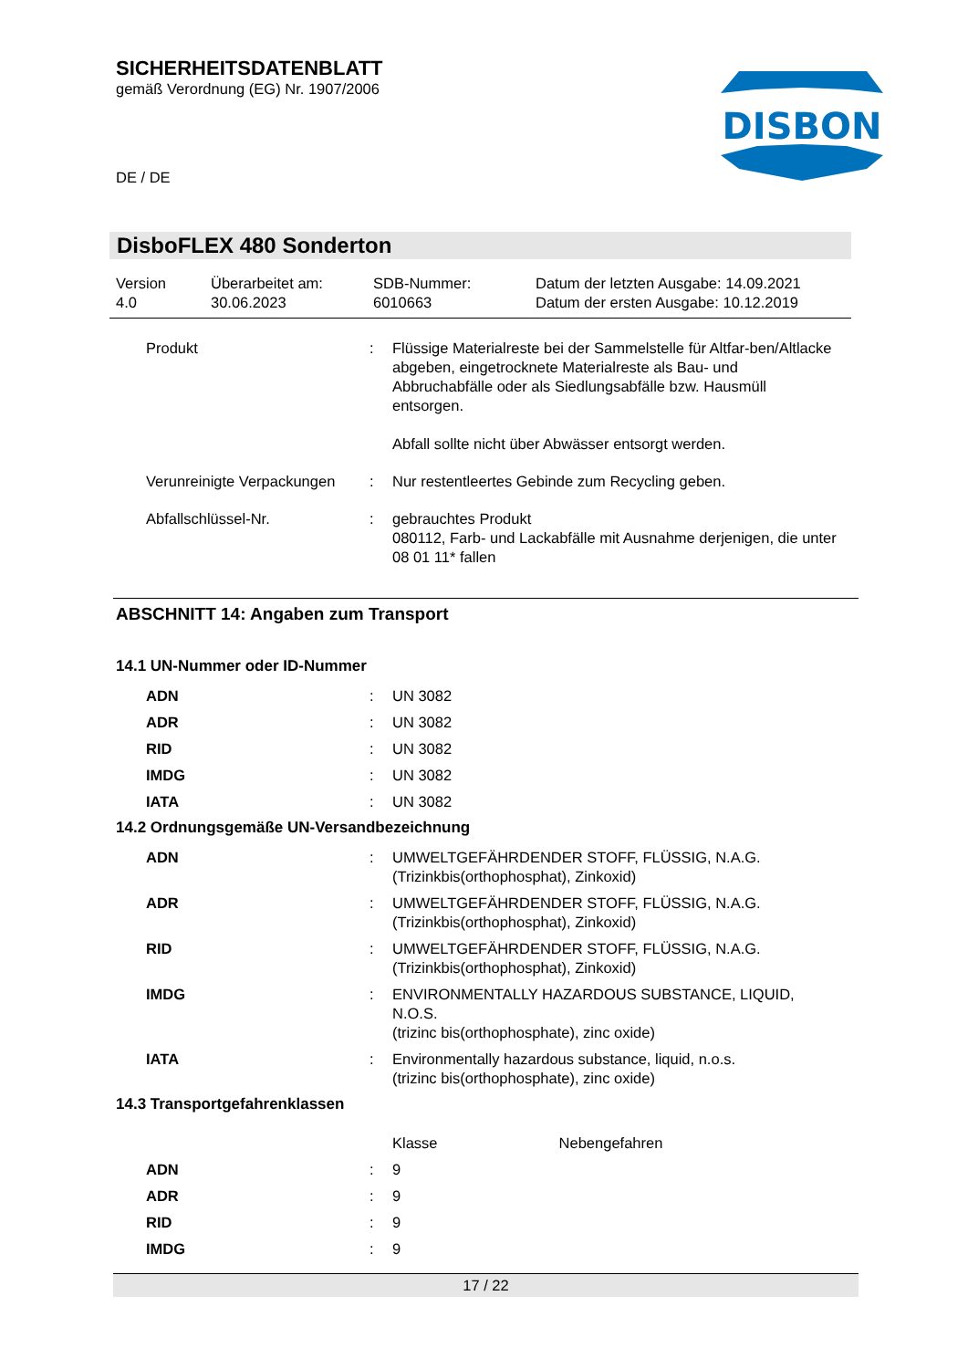SICHERHEITSDATENBLATT
gemäß Verordnung (EG) Nr. 1907/2006
DE / DE
DISBON
DisboFLEX 480 Sonderton
Version
4.0
Überarbeitet am:
30.06.2023
SDB-Nummer:
6010663
Datum der letzten Ausgabe: 14.09.2021
Datum der ersten Ausgabe: 10.12.2019
| Produkt | : | Flüssige Materialreste bei der Sammelstelle für Altfar-ben/Altlacke abgeben, eingetrocknete Materialreste als Bau- und Abbruchabfälle oder als Siedlungsabfälle bzw. Hausmüll entsorgen. Abfall sollte nicht über Abwässer entsorgt werden. |
| Verunreinigte Verpackungen | : | Nur restentleertes Gebinde zum Recycling geben. |
| Abfallschlüssel-Nr. | : | gebrauchtes Produkt 080112, Farb- und Lackabfälle mit Ausnahme derjenigen, die unter 08 01 11* fallen |
ABSCHNITT 14: Angaben zum Transport
14.1 UN-Nummer oder ID-Nummer
| ADN | : | UN 3082 |
| ADR | : | UN 3082 |
| RID | : | UN 3082 |
| IMDG | : | UN 3082 |
| IATA | : | UN 3082 |
14.2 Ordnungsgemäße UN-Versandbezeichnung
| ADN | : | UMWELTGEFÄHRDENDER STOFF, FLÜSSIG, N.A.G. (Trizinkbis(orthophosphat), Zinkoxid) |
| ADR | : | UMWELTGEFÄHRDENDER STOFF, FLÜSSIG, N.A.G. (Trizinkbis(orthophosphat), Zinkoxid) |
| RID | : | UMWELTGEFÄHRDENDER STOFF, FLÜSSIG, N.A.G. (Trizinkbis(orthophosphat), Zinkoxid) |
| IMDG | : | ENVIRONMENTALLY HAZARDOUS SUBSTANCE, LIQUID, N.O.S. (trizinc bis(orthophosphate), zinc oxide) |
| IATA | : | Environmentally hazardous substance, liquid, n.o.s. (trizinc bis(orthophosphate), zinc oxide) |
14.3 Transportgefahrenklassen
| | | Klasse Nebengefahren |
| ADN | : | 9 |
| ADR | : | 9 |
| RID | : | 9 |
| IMDG | : | 9 |
17 / 22